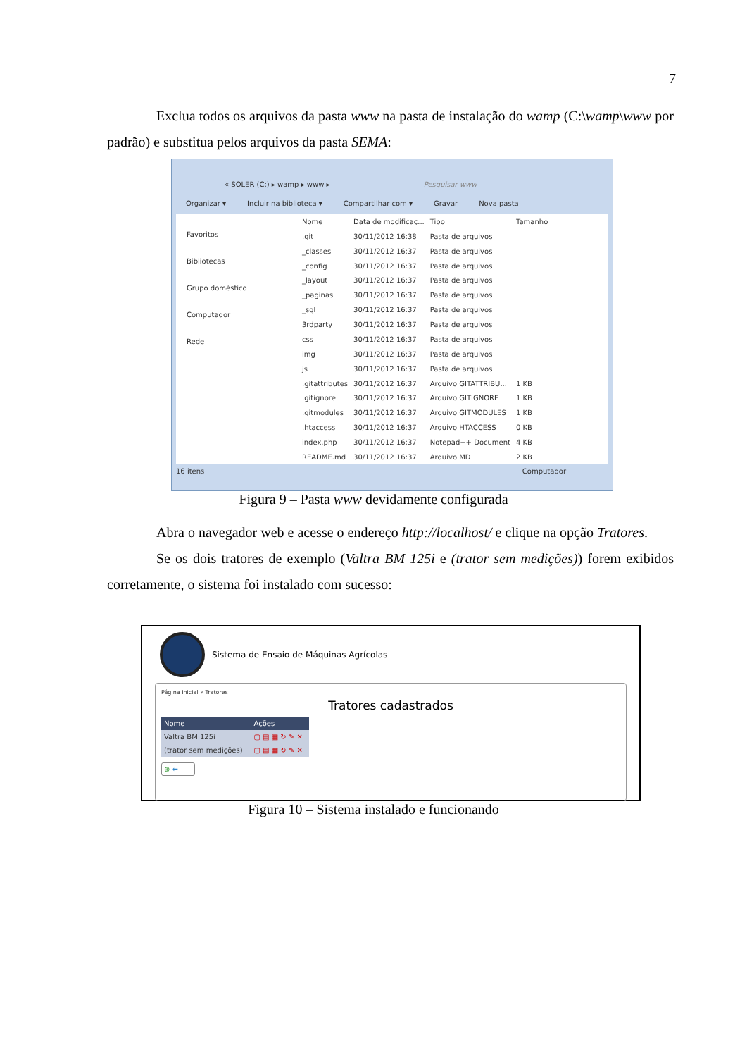7
    Exclua todos os arquivos da pasta www na pasta de instalação do wamp (C:\wamp\www por padrão) e substitua pelos arquivos da pasta SEMA:
« SOLER (C:) ▸ wamp ▸ www ▸ Pesquisar www
Organizar ▾ Incluir na biblioteca ▾ Compartilhar com ▾ Gravar Nova pasta
Favoritos
Bibliotecas
Grupo doméstico
Computador
Rede
| Nome | Data de modificaç... | Tipo | Tamanho |
| .git | 30/11/2012 16:38 | Pasta de arquivos | |
| _classes | 30/11/2012 16:37 | Pasta de arquivos | |
| _config | 30/11/2012 16:37 | Pasta de arquivos | |
| _layout | 30/11/2012 16:37 | Pasta de arquivos | |
| _paginas | 30/11/2012 16:37 | Pasta de arquivos | |
| _sql | 30/11/2012 16:37 | Pasta de arquivos | |
| 3rdparty | 30/11/2012 16:37 | Pasta de arquivos | |
| css | 30/11/2012 16:37 | Pasta de arquivos | |
| img | 30/11/2012 16:37 | Pasta de arquivos | |
| js | 30/11/2012 16:37 | Pasta de arquivos | |
| .gitattributes | 30/11/2012 16:37 | Arquivo GITATTRIBU... | 1 KB |
| .gitignore | 30/11/2012 16:37 | Arquivo GITIGNORE | 1 KB |
| .gitmodules | 30/11/2012 16:37 | Arquivo GITMODULES | 1 KB |
| .htaccess | 30/11/2012 16:37 | Arquivo HTACCESS | 0 KB |
| index.php | 30/11/2012 16:37 | Notepad++ Document | 4 KB |
| README.md | 30/11/2012 16:37 | Arquivo MD | 2 KB |
16 itens Computador
Figura 9 – Pasta www devidamente configurada
    Abra o navegador web e acesse o endereço http://localhost/ e clique na opção Tratores.
    Se os dois tratores de exemplo (Valtra BM 125i e (trator sem medições)) forem exibidos corretamente, o sistema foi instalado com sucesso:
Sistema de Ensaio de Máquinas Agrícolas
Página Inicial » Tratores
Tratores cadastrados
| Nome | Ações |
| Valtra BM 125i | ▢ ▤ ▦ ↻ ✎ ✕ |
| (trator sem medições) | ▢ ▤ ▦ ↻ ✎ ✕ |
⊕ ⬅
Figura 10 – Sistema instalado e funcionando